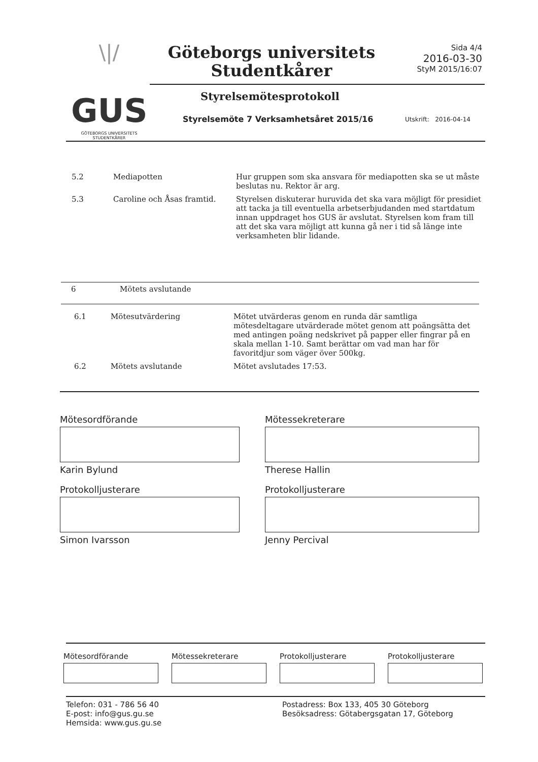\|/
GUS
GÖTEBORGS UNIVERSITETS STUDENTKÅRER
Göteborgs universitets Studentkårer
Sida 4/4
2016-03-30
StyM 2015/16:07
Styrelsemötesprotokoll
Styrelsemöte 7 Verksamhetsåret 2015/16
Utskrift: 2016-04-14
| 5.2 | Mediapotten | Hur gruppen som ska ansvara för mediapotten ska se ut måste beslutas nu. Rektor är arg. |
| 5.3 | Caroline och Åsas framtid. | Styrelsen diskuterar huruvida det ska vara möjligt för presidiet att tacka ja till eventuella arbetserbjudanden med startdatum innan uppdraget hos GUS är avslutat. Styrelsen kom fram till att det ska vara möjligt att kunna gå ner i tid så länge inte verksamheten blir lidande. |
| 6 | Mötets avslutande |
| 6.1 | Mötesutvärdering | Mötet utvärderas genom en runda där samtliga mötesdeltagare utvärderade mötet genom att poängsätta det med antingen poäng nedskrivet på papper eller fingrar på en skala mellan 1-10. Samt berättar om vad man har för favoritdjur som väger över 500kg. |
| 6.2 | Mötets avslutande | Mötet avslutades 17:53. |
Mötesordförande
Karin Bylund
Mötessekreterare
Therese Hallin
Protokolljusterare
Simon Ivarsson
Protokolljusterare
Jenny Percival
Mötesordförande Mötessekreterare Protokolljusterare Protokolljusterare
Telefon: 031 - 786 56 40
E-post: info@gus.gu.se
Hemsida: www.gus.gu.se
Postadress: Box 133, 405 30 Göteborg
Besöksadress: Götabergsgatan 17, Göteborg